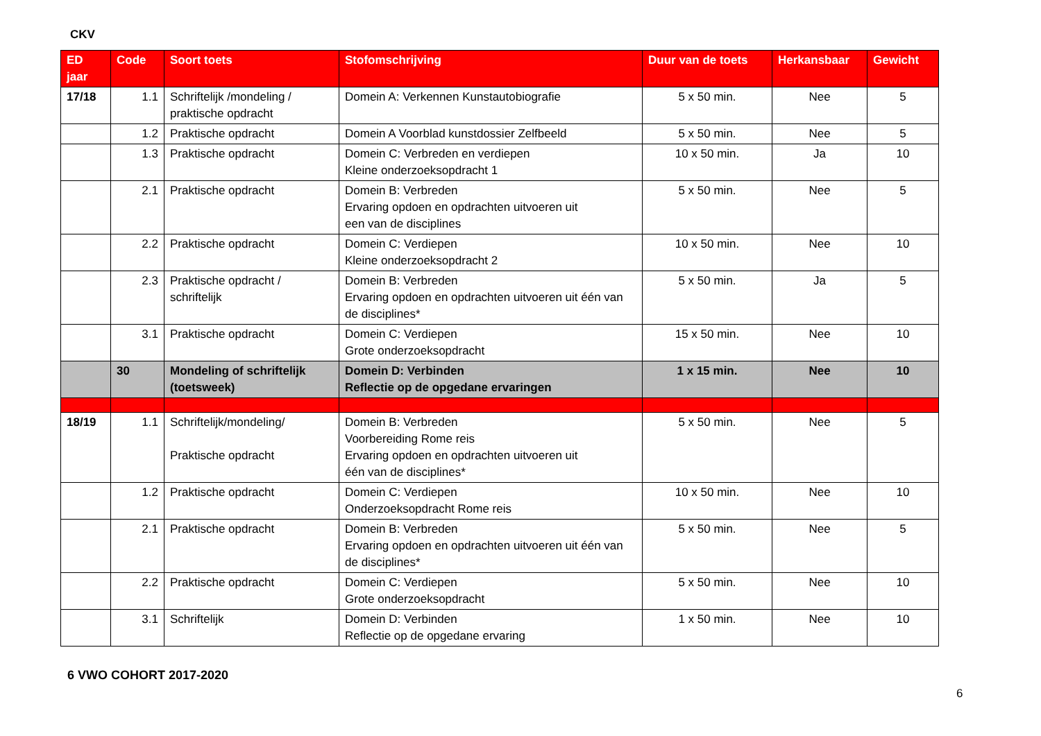CKV
| ED jaar | Code | Soort toets | Stofomschrijving | Duur van de toets | Herkansbaar | Gewicht |
| --- | --- | --- | --- | --- | --- | --- |
| 17/18 | 1.1 | Schriftelijk /mondeling / praktische opdracht | Domein A: Verkennen Kunstautobiografie | 5 x 50 min. | Nee | 5 |
| | 1.2 | Praktische opdracht | Domein A Voorblad kunstdossier Zelfbeeld | 5 x 50 min. | Nee | 5 |
| | 1.3 | Praktische opdracht | Domein C: Verbreden en verdiepen Kleine onderzoeksopdracht 1 | 10 x 50 min. | Ja | 10 |
| | 2.1 | Praktische opdracht | Domein B: Verbreden Ervaring opdoen en opdrachten uitvoeren uit een van de disciplines | 5 x 50 min. | Nee | 5 |
| | 2.2 | Praktische opdracht | Domein C: Verdiepen Kleine onderzoeksopdracht 2 | 10 x 50 min. | Nee | 10 |
| | 2.3 | Praktische opdracht / schriftelijk | Domein B: Verbreden Ervaring opdoen en opdrachten uitvoeren uit één van de disciplines* | 5 x 50 min. | Ja | 5 |
| | 3.1 | Praktische opdracht | Domein C: Verdiepen Grote onderzoeksopdracht | 15 x 50 min. | Nee | 10 |
| | 30 | Mondeling of schriftelijk (toetsweek) | Domein D: Verbinden Reflectie op de opgedane ervaringen | 1 x 15 min. | Nee | 10 |
| 18/19 | 1.1 | Schriftelijk/mondeling/ Praktische opdracht | Domein B: Verbreden Voorbereiding Rome reis Ervaring opdoen en opdrachten uitvoeren uit één van de disciplines* | 5 x 50 min. | Nee | 5 |
| | 1.2 | Praktische opdracht | Domein C: Verdiepen Onderzoeksopdracht Rome reis | 10 x 50 min. | Nee | 10 |
| | 2.1 | Praktische opdracht | Domein B: Verbreden Ervaring opdoen en opdrachten uitvoeren uit één van de disciplines* | 5 x 50 min. | Nee | 5 |
| | 2.2 | Praktische opdracht | Domein C: Verdiepen Grote onderzoeksopdracht | 5 x 50 min. | Nee | 10 |
| | 3.1 | Schriftelijk | Domein D: Verbinden Reflectie op de opgedane ervaring | 1 x 50 min. | Nee | 10 |
6 VWO COHORT 2017-2020
6